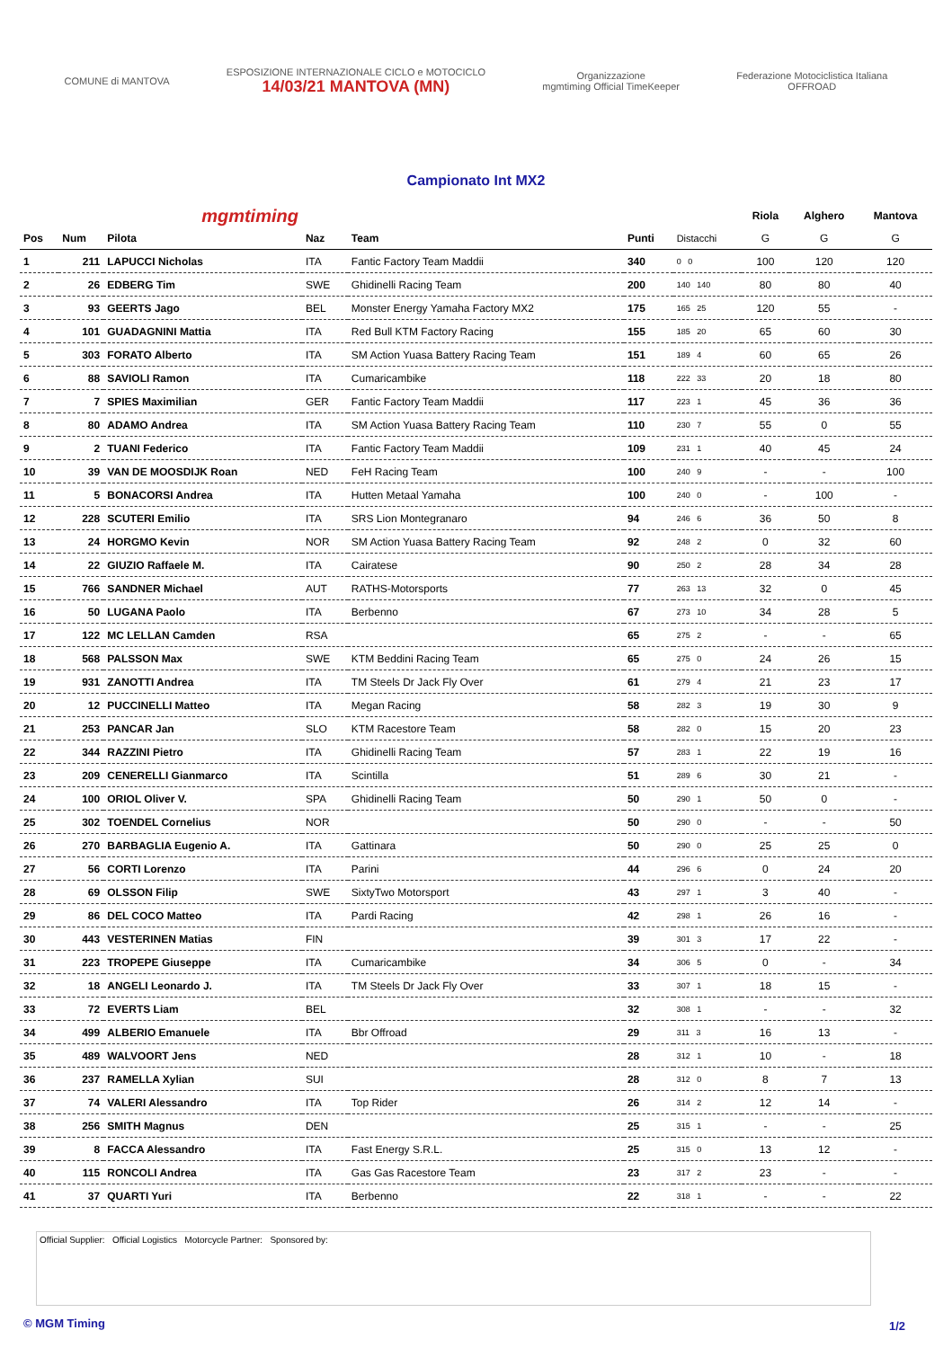COMUNE di MANTOVA
ESPOSIZIONE INTERNAZIONALE CICLO e MOTOCICLO
14/03/21 MANTOVA (MN)
Organizzazione
mgmtiming Official TimeKeeper
Federazione Motociclistica Italiana
OFFROAD
Campionato Int MX2
| mgmtiming | | | | | | | Riola | Alghero | Mantova |
| --- | --- | --- | --- | --- | --- | --- | --- | --- | --- |
| Pos | Num | Pilota | Naz | Team | Punti | Distacchi | G | G | G |
| 1 | 211 | LAPUCCI Nicholas | ITA | Fantic Factory Team Maddii | 340 | 0 0 | 100 | 120 | 120 |
| 2 | 26 | EDBERG Tim | SWE | Ghidinelli Racing Team | 200 | 140 140 | 80 | 80 | 40 |
| 3 | 93 | GEERTS Jago | BEL | Monster Energy Yamaha Factory MX2 | 175 | 165 25 | 120 | 55 | - |
| 4 | 101 | GUADAGNINI Mattia | ITA | Red Bull KTM Factory Racing | 155 | 185 20 | 65 | 60 | 30 |
| 5 | 303 | FORATO Alberto | ITA | SM Action Yuasa Battery Racing Team | 151 | 189 4 | 60 | 65 | 26 |
| 6 | 88 | SAVIOLI Ramon | ITA | Cumaricambike | 118 | 222 33 | 20 | 18 | 80 |
| 7 | 7 | SPIES Maximilian | GER | Fantic Factory Team Maddii | 117 | 223 1 | 45 | 36 | 36 |
| 8 | 80 | ADAMO Andrea | ITA | SM Action Yuasa Battery Racing Team | 110 | 230 7 | 55 | 0 | 55 |
| 9 | 2 | TUANI Federico | ITA | Fantic Factory Team Maddii | 109 | 231 1 | 40 | 45 | 24 |
| 10 | 39 | VAN DE MOOSDIJK Roan | NED | FeH Racing Team | 100 | 240 9 | - | - | 100 |
| 11 | 5 | BONACORSI Andrea | ITA | Hutten Metaal Yamaha | 100 | 240 0 | - | 100 | - |
| 12 | 228 | SCUTERI Emilio | ITA | SRS Lion Montegranaro | 94 | 246 6 | 36 | 50 | 8 |
| 13 | 24 | HORGMO Kevin | NOR | SM Action Yuasa Battery Racing Team | 92 | 248 2 | 0 | 32 | 60 |
| 14 | 22 | GIUZIO Raffaele M. | ITA | Cairatese | 90 | 250 2 | 28 | 34 | 28 |
| 15 | 766 | SANDNER Michael | AUT | RATHS-Motorsports | 77 | 263 13 | 32 | 0 | 45 |
| 16 | 50 | LUGANA Paolo | ITA | Berbenno | 67 | 273 10 | 34 | 28 | 5 |
| 17 | 122 | MC LELLAN Camden | RSA | | 65 | 275 2 | - | - | 65 |
| 18 | 568 | PALSSON Max | SWE | KTM Beddini Racing Team | 65 | 275 0 | 24 | 26 | 15 |
| 19 | 931 | ZANOTTI Andrea | ITA | TM Steels Dr Jack Fly Over | 61 | 279 4 | 21 | 23 | 17 |
| 20 | 12 | PUCCINELLI Matteo | ITA | Megan Racing | 58 | 282 3 | 19 | 30 | 9 |
| 21 | 253 | PANCAR Jan | SLO | KTM Racestore Team | 58 | 282 0 | 15 | 20 | 23 |
| 22 | 344 | RAZZINI Pietro | ITA | Ghidinelli Racing Team | 57 | 283 1 | 22 | 19 | 16 |
| 23 | 209 | CENERELLI Gianmarco | ITA | Scintilla | 51 | 289 6 | 30 | 21 | - |
| 24 | 100 | ORIOL Oliver V. | SPA | Ghidinelli Racing Team | 50 | 290 1 | 50 | 0 | - |
| 25 | 302 | TOENDEL Cornelius | NOR | | 50 | 290 0 | - | - | 50 |
| 26 | 270 | BARBAGLIA Eugenio A. | ITA | Gattinara | 50 | 290 0 | 25 | 25 | 0 |
| 27 | 56 | CORTI Lorenzo | ITA | Parini | 44 | 296 6 | 0 | 24 | 20 |
| 28 | 69 | OLSSON Filip | SWE | SixtyTwo Motorsport | 43 | 297 1 | 3 | 40 | - |
| 29 | 86 | DEL COCO Matteo | ITA | Pardi Racing | 42 | 298 1 | 26 | 16 | - |
| 30 | 443 | VESTERINEN Matias | FIN | | 39 | 301 3 | 17 | 22 | - |
| 31 | 223 | TROPEPE Giuseppe | ITA | Cumaricambike | 34 | 306 5 | 0 | - | 34 |
| 32 | 18 | ANGELI Leonardo J. | ITA | TM Steels Dr Jack Fly Over | 33 | 307 1 | 18 | 15 | - |
| 33 | 72 | EVERTS Liam | BEL | | 32 | 308 1 | - | - | 32 |
| 34 | 499 | ALBERIO Emanuele | ITA | Bbr Offroad | 29 | 311 3 | 16 | 13 | - |
| 35 | 489 | WALVOORT Jens | NED | | 28 | 312 1 | 10 | - | 18 |
| 36 | 237 | RAMELLA Xylian | SUI | | 28 | 312 0 | 8 | 7 | 13 |
| 37 | 74 | VALERI Alessandro | ITA | Top Rider | 26 | 314 2 | 12 | 14 | - |
| 38 | 256 | SMITH Magnus | DEN | | 25 | 315 1 | - | - | 25 |
| 39 | 8 | FACCA Alessandro | ITA | Fast Energy S.R.L. | 25 | 315 0 | 13 | 12 | - |
| 40 | 115 | RONCOLI Andrea | ITA | Gas Gas Racestore Team | 23 | 317 2 | 23 | - | - |
| 41 | 37 | QUARTI Yuri | ITA | Berbenno | 22 | 318 1 | - | - | 22 |
Official Supplier: Official Logistics Motorcycle Partner: Sponsored by:
© MGM Timing 1/2